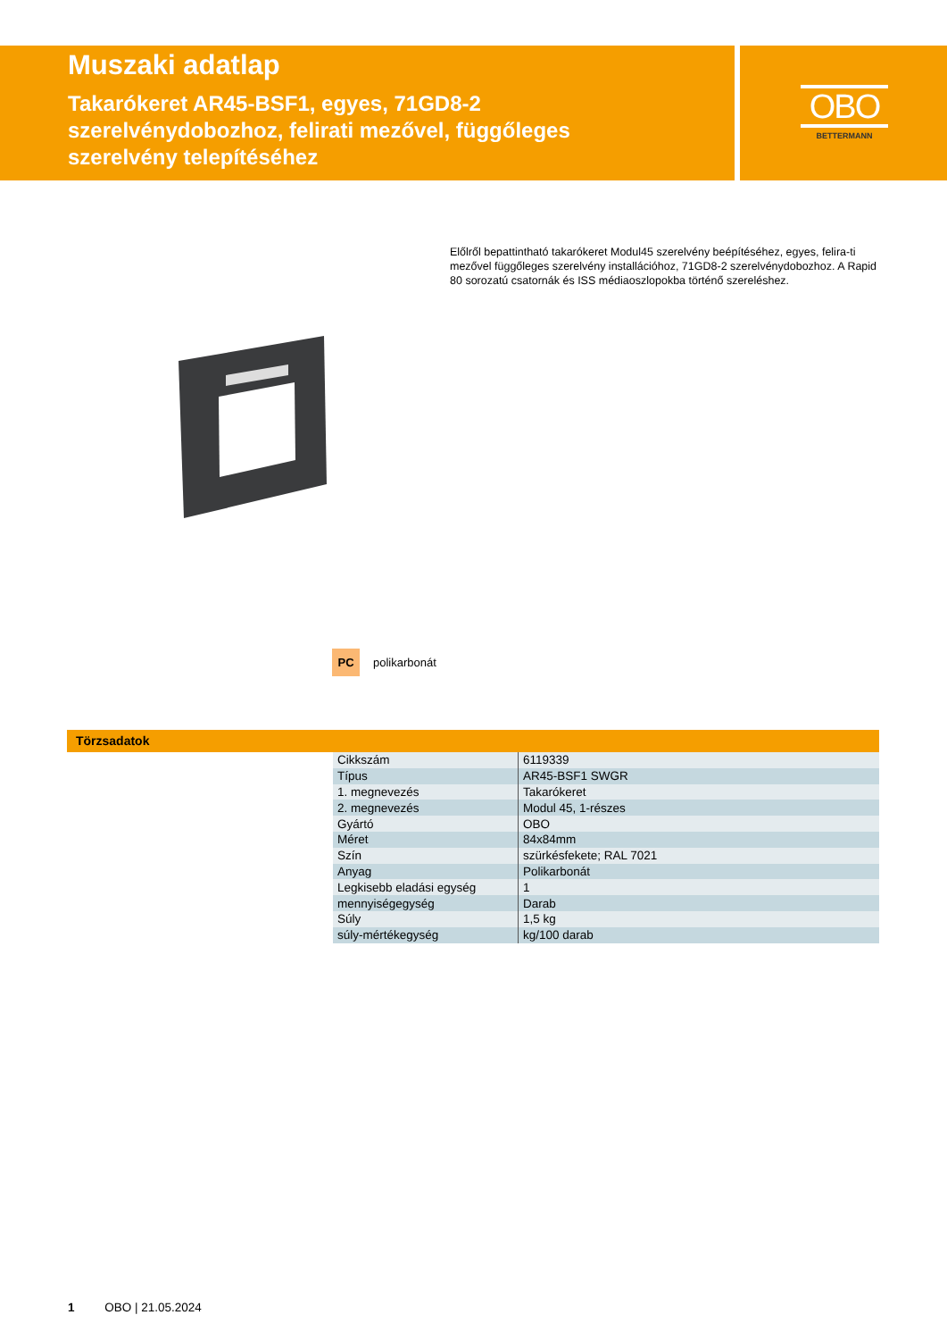Muszaki adatlap
Takarókeret AR45-BSF1, egyes, 71GD8-2
szerelvénydobozhoz, felirati mezővel, függőleges
szerelvény telepítéséhez
OBO
BETTERMANN
Előlről bepattintható takarókeret Modul45 szerelvény beépítéséhez, egyes, felira-ti mezővel függőleges szerelvény installációhoz, 71GD8-2 szerelvénydobozhoz. A Rapid 80 sorozatú csatornák és ISS médiaoszlopokba történő szereléshez.
PC
polikarbonát
Törzsadatok
| Cikkszám | 6119339 |
| Típus | AR45-BSF1 SWGR |
| 1. megnevezés | Takarókeret |
| 2. megnevezés | Modul 45, 1-részes |
| Gyártó | OBO |
| Méret | 84x84mm |
| Szín | szürkésfekete; RAL 7021 |
| Anyag | Polikarbonát |
| Legkisebb eladási egység | 1 |
| mennyiségegység | Darab |
| Súly | 1,5 kg |
| súly-mértékegység | kg/100 darab |
1 OBO | 21.05.2024